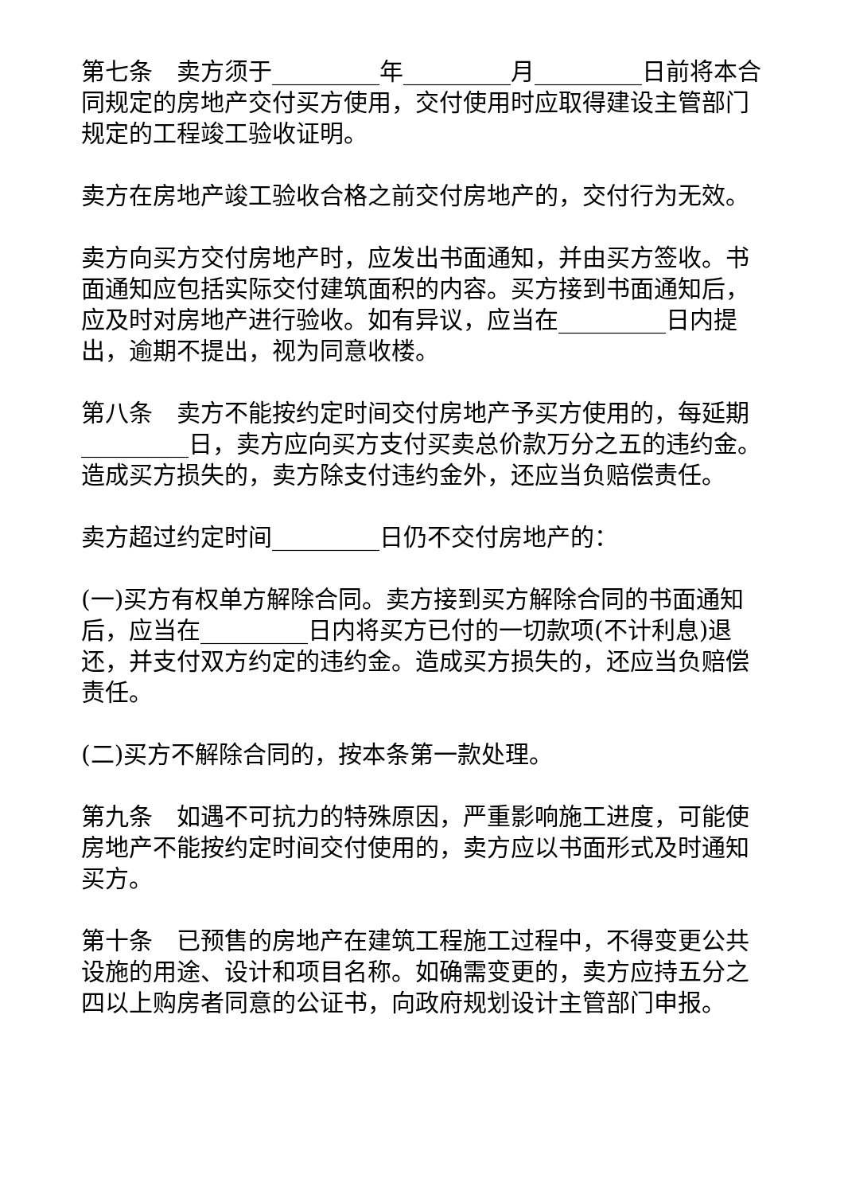第七条　卖方须于_________年_________月_________日前将本合同规定的房地产交付买方使用，交付使用时应取得建设主管部门规定的工程竣工验收证明。
卖方在房地产竣工验收合格之前交付房地产的，交付行为无效。
卖方向买方交付房地产时，应发出书面通知，并由买方签收。书面通知应包括实际交付建筑面积的内容。买方接到书面通知后，应及时对房地产进行验收。如有异议，应当在_________日内提出，逾期不提出，视为同意收楼。
第八条　卖方不能按约定时间交付房地产予买方使用的，每延期_________日，卖方应向买方支付买卖总价款万分之五的违约金。造成买方损失的，卖方除支付违约金外，还应当负赔偿责任。
卖方超过约定时间_________日仍不交付房地产的：
(一)买方有权单方解除合同。卖方接到买方解除合同的书面通知后，应当在_________日内将买方已付的一切款项(不计利息)退还，并支付双方约定的违约金。造成买方损失的，还应当负赔偿责任。
(二)买方不解除合同的，按本条第一款处理。
第九条　如遇不可抗力的特殊原因，严重影响施工进度，可能使房地产不能按约定时间交付使用的，卖方应以书面形式及时通知买方。
第十条　已预售的房地产在建筑工程施工过程中，不得变更公共设施的用途、设计和项目名称。如确需变更的，卖方应持五分之四以上购房者同意的公证书，向政府规划设计主管部门申报。